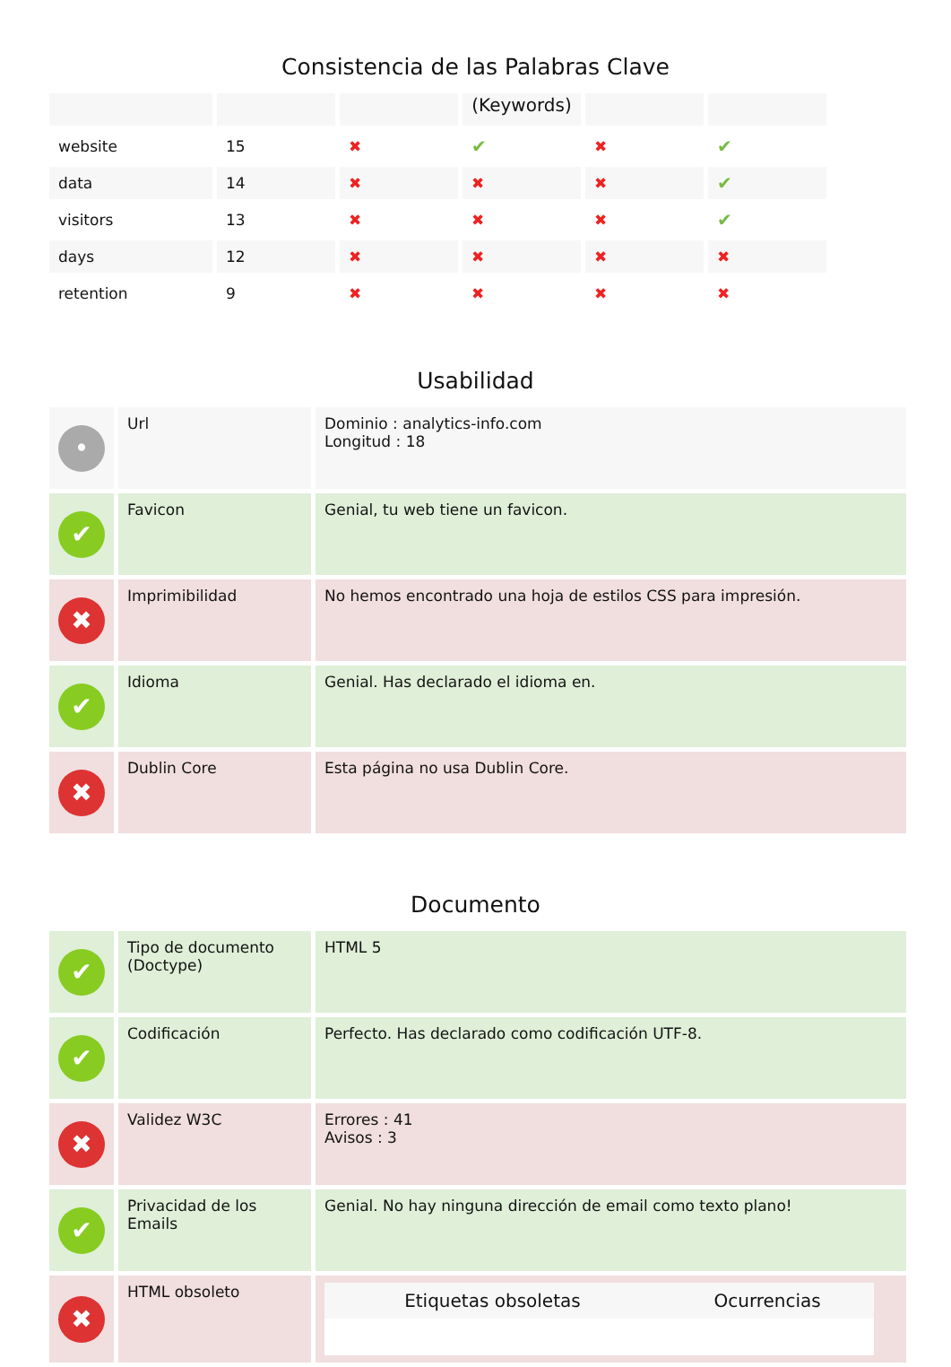Consistencia de las Palabras Clave
| | | | (Keywords) | | |
| --- | --- | --- | --- | --- | --- |
| website | 15 | ✖ | ✔ | ✖ | ✔ |
| data | 14 | ✖ | ✖ | ✖ | ✔ |
| visitors | 13 | ✖ | ✖ | ✖ | ✔ |
| days | 12 | ✖ | ✖ | ✖ | ✖ |
| retention | 9 | ✖ | ✖ | ✖ | ✖ |
Usabilidad
| • | Url | Dominio : analytics-info.com Longitud : 18 |
| ✔ | Favicon | Genial, tu web tiene un favicon. |
| ✖ | Imprimibilidad | No hemos encontrado una hoja de estilos CSS para impresión. |
| ✔ | Idioma | Genial. Has declarado el idioma en. |
| ✖ | Dublin Core | Esta página no usa Dublin Core. |
Documento
| ✔ | Tipo de documento (Doctype) | HTML 5 |
| ✔ | Codificación | Perfecto. Has declarado como codificación UTF-8. |
| ✖ | Validez W3C | Errores : 41 Avisos : 3 |
| ✔ | Privacidad de los Emails | Genial. No hay ninguna dirección de email como texto plano! |
| ✖ | HTML obsoleto | / Etiquetas obsoletas / Ocurrencias / / --- / --- / |